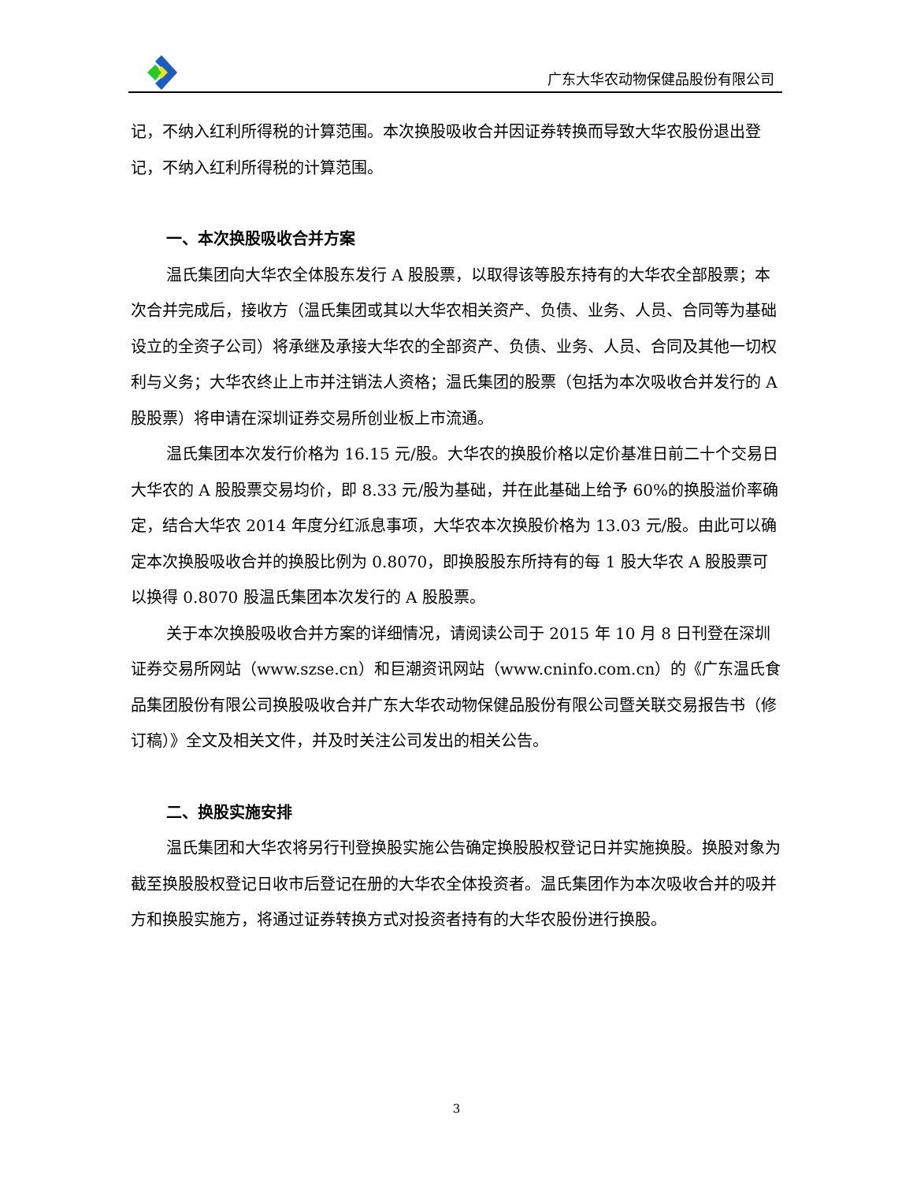广东大华农动物保健品股份有限公司
记，不纳入红利所得税的计算范围。本次换股吸收合并因证券转换而导致大华农股份退出登记，不纳入红利所得税的计算范围。
一、本次换股吸收合并方案
温氏集团向大华农全体股东发行 A 股股票，以取得该等股东持有的大华农全部股票；本次合并完成后，接收方（温氏集团或其以大华农相关资产、负债、业务、人员、合同等为基础设立的全资子公司）将承继及承接大华农的全部资产、负债、业务、人员、合同及其他一切权利与义务；大华农终止上市并注销法人资格；温氏集团的股票（包括为本次吸收合并发行的 A 股股票）将申请在深圳证券交易所创业板上市流通。
温氏集团本次发行价格为 16.15 元/股。大华农的换股价格以定价基准日前二十个交易日大华农的 A 股股票交易均价，即 8.33 元/股为基础，并在此基础上给予 60%的换股溢价率确定，结合大华农 2014 年度分红派息事项，大华农本次换股价格为 13.03 元/股。由此可以确定本次换股吸收合并的换股比例为 0.8070，即换股股东所持有的每 1 股大华农 A 股股票可以换得 0.8070 股温氏集团本次发行的 A 股股票。
关于本次换股吸收合并方案的详细情况，请阅读公司于 2015 年 10 月 8 日刊登在深圳证券交易所网站（www.szse.cn）和巨潮资讯网站（www.cninfo.com.cn）的《广东温氏食品集团股份有限公司换股吸收合并广东大华农动物保健品股份有限公司暨关联交易报告书（修订稿）》全文及相关文件，并及时关注公司发出的相关公告。
二、换股实施安排
温氏集团和大华农将另行刊登换股实施公告确定换股股权登记日并实施换股。换股对象为截至换股股权登记日收市后登记在册的大华农全体投资者。温氏集团作为本次吸收合并的吸并方和换股实施方，将通过证券转换方式对投资者持有的大华农股份进行换股。
3